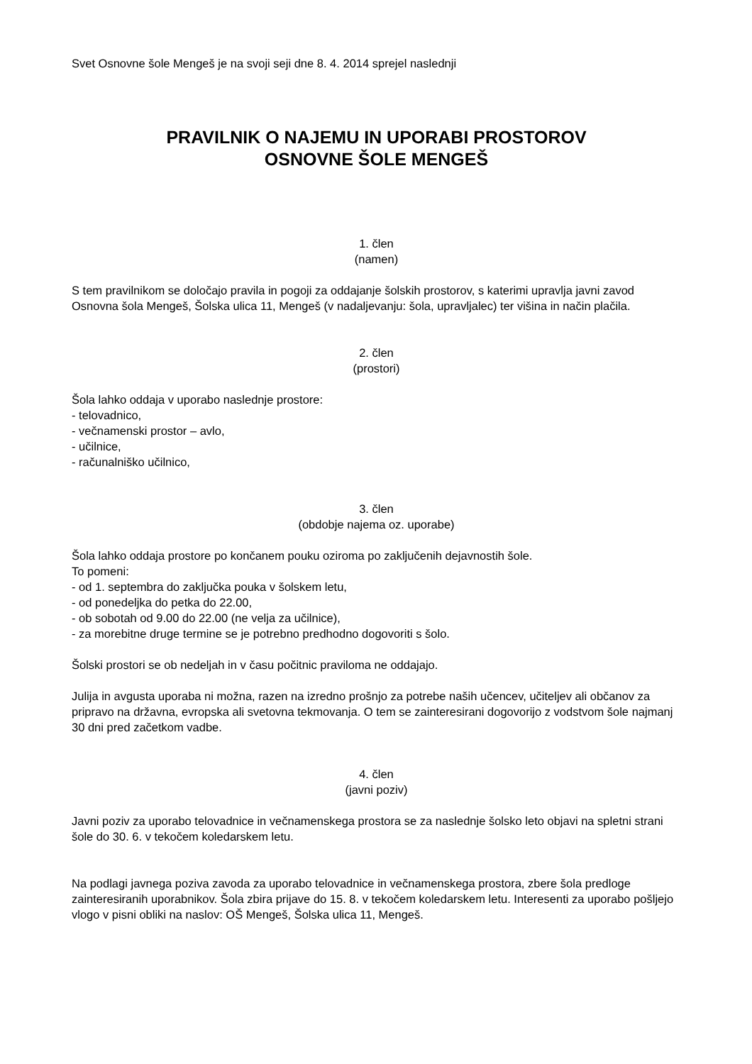Svet Osnovne šole Mengeš je na svoji seji dne 8. 4. 2014 sprejel naslednji
PRAVILNIK O NAJEMU IN UPORABI PROSTOROV
OSNOVNE ŠOLE MENGEŠ
1. člen
(namen)
S tem pravilnikom se določajo pravila in pogoji za oddajanje šolskih prostorov, s katerimi upravlja javni zavod Osnovna šola Mengeš, Šolska ulica 11, Mengeš (v nadaljevanju: šola, upravljalec) ter višina in način plačila.
2. člen
(prostori)
Šola lahko oddaja v uporabo naslednje prostore:
- telovadnico,
- večnamenski prostor – avlo,
- učilnice,
- računalniško učilnico,
3. člen
(obdobje najema oz. uporabe)
Šola lahko oddaja prostore po končanem pouku oziroma po zaključenih dejavnostih šole.
To pomeni:
- od 1. septembra do zaključka pouka v šolskem letu,
- od ponedeljka do petka do 22.00,
- ob sobotah od 9.00 do 22.00 (ne velja za učilnice),
- za morebitne druge termine se je potrebno predhodno dogovoriti s šolo.
Šolski prostori se ob nedeljah in v času počitnic praviloma ne oddajajo.
Julija in avgusta uporaba ni možna, razen na izredno prošnjo za potrebe naših učencev, učiteljev ali občanov za pripravo na državna, evropska ali svetovna tekmovanja. O tem se zainteresirani dogovorijo z vodstvom šole najmanj 30 dni pred začetkom vadbe.
4. člen
(javni poziv)
Javni poziv za uporabo telovadnice in večnamenskega prostora se za naslednje šolsko leto objavi na spletni strani šole do 30. 6. v tekočem koledarskem letu.
Na podlagi javnega poziva zavoda za uporabo telovadnice in večnamenskega prostora, zbere šola predloge zainteresiranih uporabnikov. Šola zbira prijave do 15. 8. v tekočem koledarskem letu. Interesenti za uporabo pošljejo vlogo v pisni obliki na naslov: OŠ Mengeš, Šolska ulica 11, Mengeš.